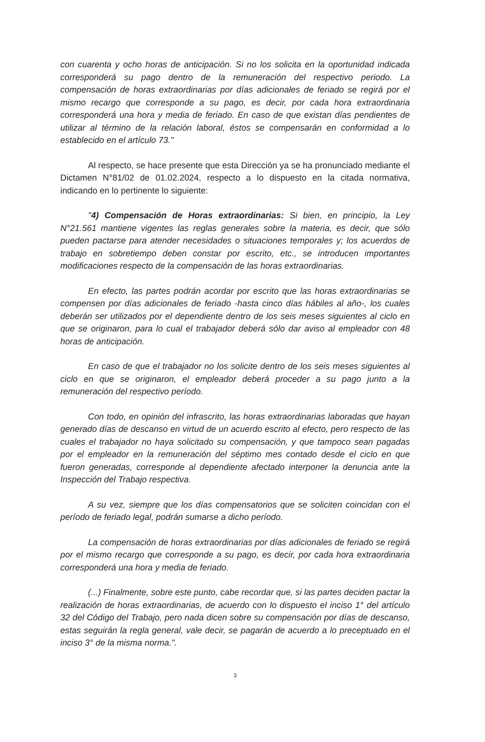con cuarenta y ocho horas de anticipación. Si no los solicita en la oportunidad indicada corresponderá su pago dentro de la remuneración del respectivo periodo. La compensación de horas extraordinarias por días adicionales de feriado se regirá por el mismo recargo que corresponde a su pago, es decir, por cada hora extraordinaria corresponderá una hora y media de feriado. En caso de que existan días pendientes de utilizar al término de la relación laboral, éstos se compensarán en conformidad a lo establecido en el artículo 73."
Al respecto, se hace presente que esta Dirección ya se ha pronunciado mediante el Dictamen N°81/02 de 01.02.2024, respecto a lo dispuesto en la citada normativa, indicando en lo pertinente lo siguiente:
"4) Compensación de Horas extraordinarias: Si bien, en principio, la Ley N°21.561 mantiene vigentes las reglas generales sobre la materia, es decir, que sólo pueden pactarse para atender necesidades o situaciones temporales y; los acuerdos de trabajo en sobretiempo deben constar por escrito, etc., se introducen importantes modificaciones respecto de la compensación de las horas extraordinarias.
En efecto, las partes podrán acordar por escrito que las horas extraordinarias se compensen por días adicionales de feriado -hasta cinco días hábiles al año-, los cuales deberán ser utilizados por el dependiente dentro de los seis meses siguientes al ciclo en que se originaron, para lo cual el trabajador deberá sólo dar aviso al empleador con 48 horas de anticipación.
En caso de que el trabajador no los solicite dentro de los seis meses siguientes al ciclo en que se originaron, el empleador deberá proceder a su pago junto a la remuneración del respectivo período.
Con todo, en opinión del infrascrito, las horas extraordinarias laboradas que hayan generado días de descanso en virtud de un acuerdo escrito al efecto, pero respecto de las cuales el trabajador no haya solicitado su compensación, y que tampoco sean pagadas por el empleador en la remuneración del séptimo mes contado desde el ciclo en que fueron generadas, corresponde al dependiente afectado interponer la denuncia ante la Inspección del Trabajo respectiva.
A su vez, siempre que los días compensatorios que se soliciten coincidan con el período de feriado legal, podrán sumarse a dicho período.
La compensación de horas extraordinarias por días adicionales de feriado se regirá por el mismo recargo que corresponde a su pago, es decir, por cada hora extraordinaria corresponderá una hora y media de feriado.
(...) Finalmente, sobre este punto, cabe recordar que, si las partes deciden pactar la realización de horas extraordinarias, de acuerdo con lo dispuesto el inciso 1° del artículo 32 del Código del Trabajo, pero nada dicen sobre su compensación por días de descanso, estas seguirán la regla general, vale decir, se pagarán de acuerdo a lo preceptuado en el inciso 3° de la misma norma.".
3